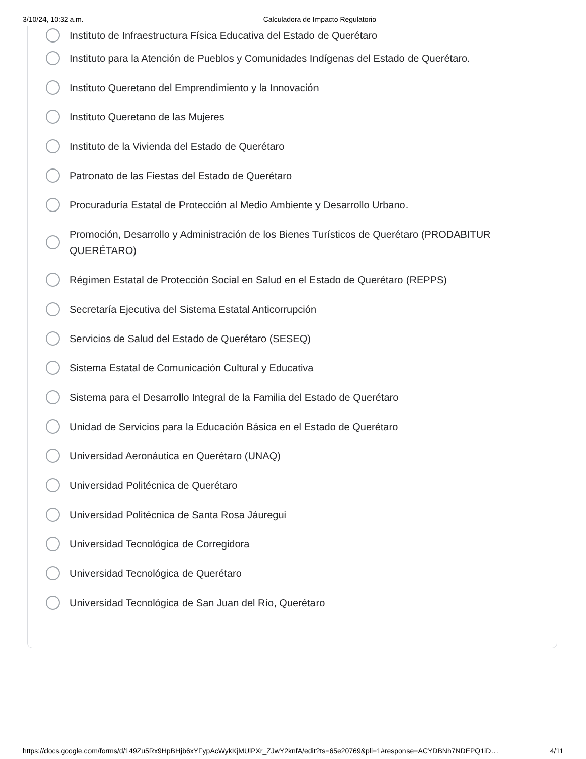3/10/24, 10:32 a.m. Calculadora de Impacto Regulatorio
Instituto de Infraestructura Física Educativa del Estado de Querétaro
Instituto para la Atención de Pueblos y Comunidades Indígenas del Estado de Querétaro.
Instituto Queretano del Emprendimiento y la Innovación
Instituto Queretano de las Mujeres
Instituto de la Vivienda del Estado de Querétaro
Patronato de las Fiestas del Estado de Querétaro
Procuraduría Estatal de Protección al Medio Ambiente y Desarrollo Urbano.
Promoción, Desarrollo y Administración de los Bienes Turísticos de Querétaro (PRODABITUR QUERÉTARO)
Régimen Estatal de Protección Social en Salud en el Estado de Querétaro (REPPS)
Secretaría Ejecutiva del Sistema Estatal Anticorrupción
Servicios de Salud del Estado de Querétaro (SESEQ)
Sistema Estatal de Comunicación Cultural y Educativa
Sistema para el Desarrollo Integral de la Familia del Estado de Querétaro
Unidad de Servicios para la Educación Básica en el Estado de Querétaro
Universidad Aeronáutica en Querétaro (UNAQ)
Universidad Politécnica de Querétaro
Universidad Politécnica de Santa Rosa Jáuregui
Universidad Tecnológica de Corregidora
Universidad Tecnológica de Querétaro
Universidad Tecnológica de San Juan del Río, Querétaro
https://docs.google.com/forms/d/149Zu5Rx9HpBHjb6xYFypAcWykKjMUlPXr_ZJwY2knfA/edit?ts=65e20769&pli=1#response=ACYDBNh7NDEPQ1iD… 4/11